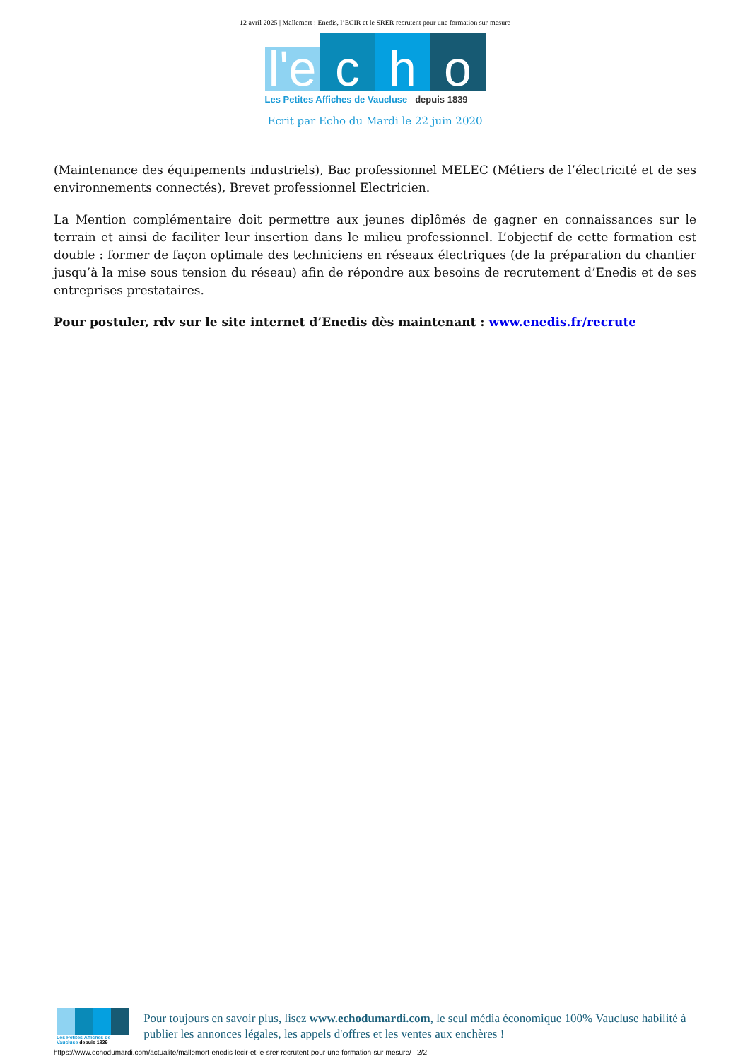12 avril 2025 | Mallemort : Enedis, l’ECIR et le SRER recrutent pour une formation sur-mesure
l'e
c
h
o
Les Petites Affiches de Vaucluse depuis 1839
Ecrit par Echo du Mardi le 22 juin 2020
(Maintenance des équipements industriels), Bac professionnel MELEC (Métiers de l’électricité et de ses environnements connectés), Brevet professionnel Electricien.
La Mention complémentaire doit permettre aux jeunes diplômés de gagner en connaissances sur le terrain et ainsi de faciliter leur insertion dans le milieu professionnel. L’objectif de cette formation est double : former de façon optimale des techniciens en réseaux électriques (de la préparation du chantier jusqu’à la mise sous tension du réseau) afin de répondre aux besoins de recrutement d’Enedis et de ses entreprises prestataires.
Pour postuler, rdv sur le site internet d’Enedis dès maintenant : www.enedis.fr/recrute
Les Petites Affiches de Vaucluse depuis 1839
Pour toujours en savoir plus, lisez www.echodumardi.com, le seul média économique 100% Vaucluse habilité à publier les annonces légales, les appels d'offres et les ventes aux enchères !
https://www.echodumardi.com/actualite/mallemort-enedis-lecir-et-le-srer-recrutent-pour-une-formation-sur-mesure/ 2/2